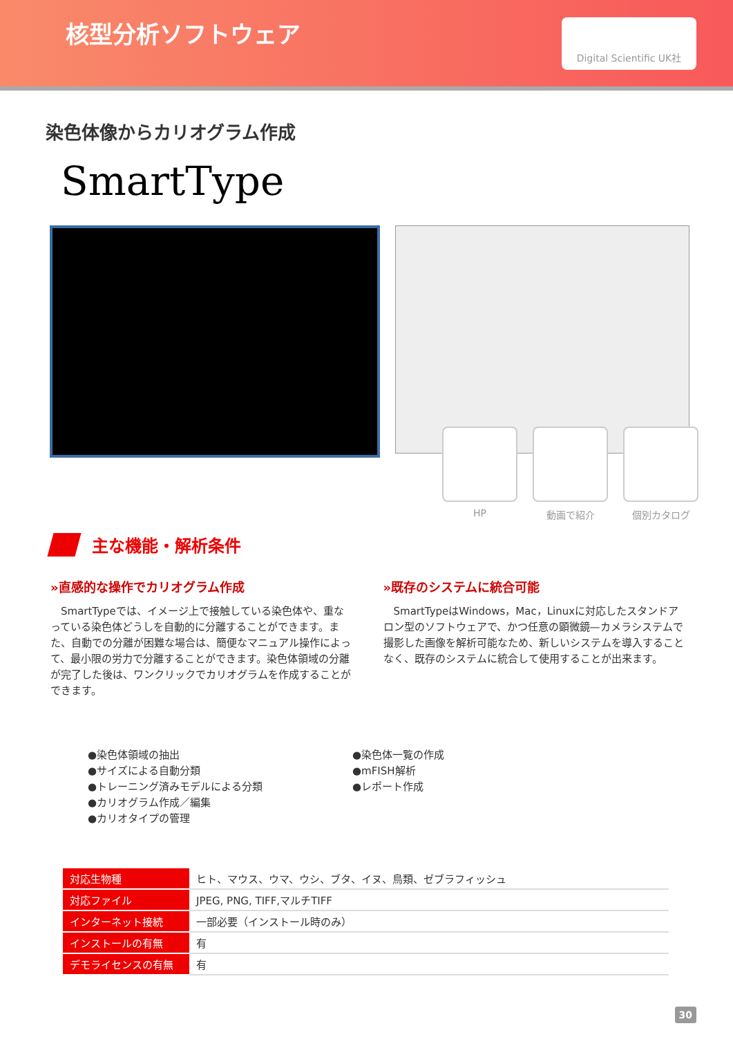核型分析ソフトウェア
Digital Scientific UK社
染色体像からカリオグラム作成
SmartType
HP 動画で紹介 個別カタログ
主な機能・解析条件
»直感的な操作でカリオグラム作成
　SmartTypeでは、イメージ上で接触している染色体や、重なっている染色体どうしを自動的に分離することができます。また、自動での分離が困難な場合は、簡便なマニュアル操作によって、最小限の労力で分離することができます。染色体領域の分離が完了した後は、ワンクリックでカリオグラムを作成することができます。
»既存のシステムに統合可能
　SmartTypeはWindows，Mac，Linuxに対応したスタンドアロン型のソフトウェアで、かつ任意の顕微鏡—カメラシステムで撮影した画像を解析可能なため、新しいシステムを導入することなく、既存のシステムに統合して使用することが出来ます。
●染色体領域の抽出
●サイズによる自動分類
●トレーニング済みモデルによる分類
●カリオグラム作成／編集
●カリオタイプの管理
●染色体一覧の作成
●mFISH解析
●レポート作成
| 対応生物種 | ヒト、マウス、ウマ、ウシ、ブタ、イヌ、鳥類、ゼブラフィッシュ |
| 対応ファイル | JPEG, PNG, TIFF,マルチTIFF |
| インターネット接続 | 一部必要（インストール時のみ） |
| インストールの有無 | 有 |
| デモライセンスの有無 | 有 |
30